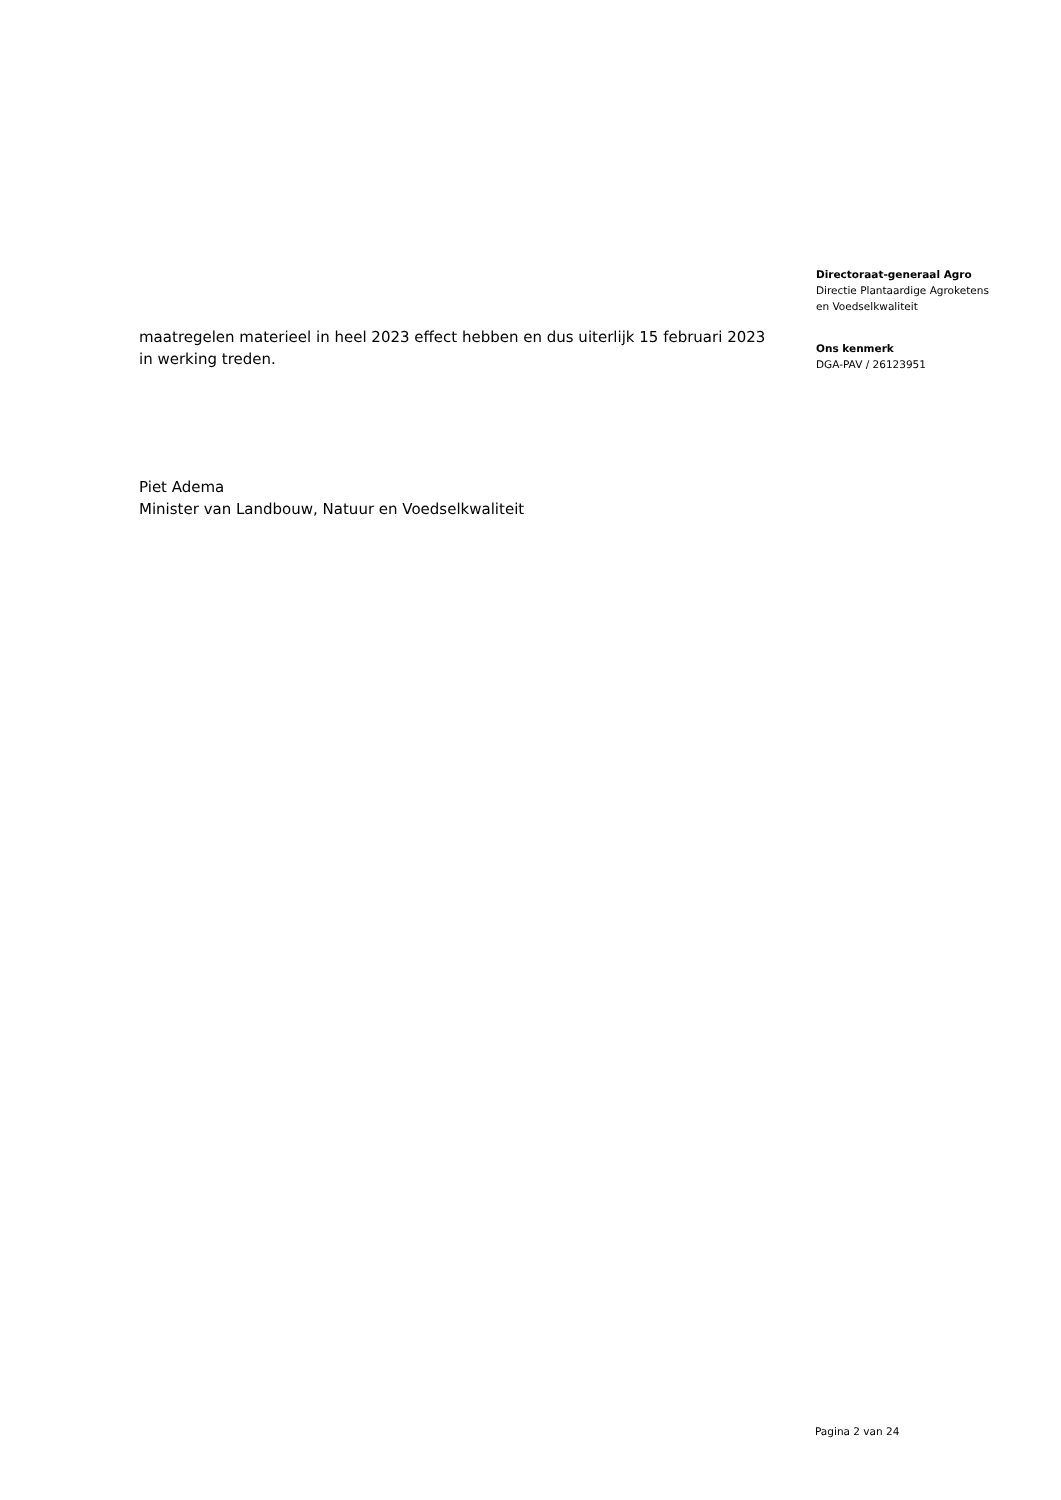maatregelen materieel in heel 2023 effect hebben en dus uiterlijk 15 februari 2023 in werking treden.
Piet Adema
Minister van Landbouw, Natuur en Voedselkwaliteit
Directoraat-generaal Agro
Directie Plantaardige Agroketens
en Voedselkwaliteit
Ons kenmerk
DGA-PAV / 26123951
Pagina 2 van 24